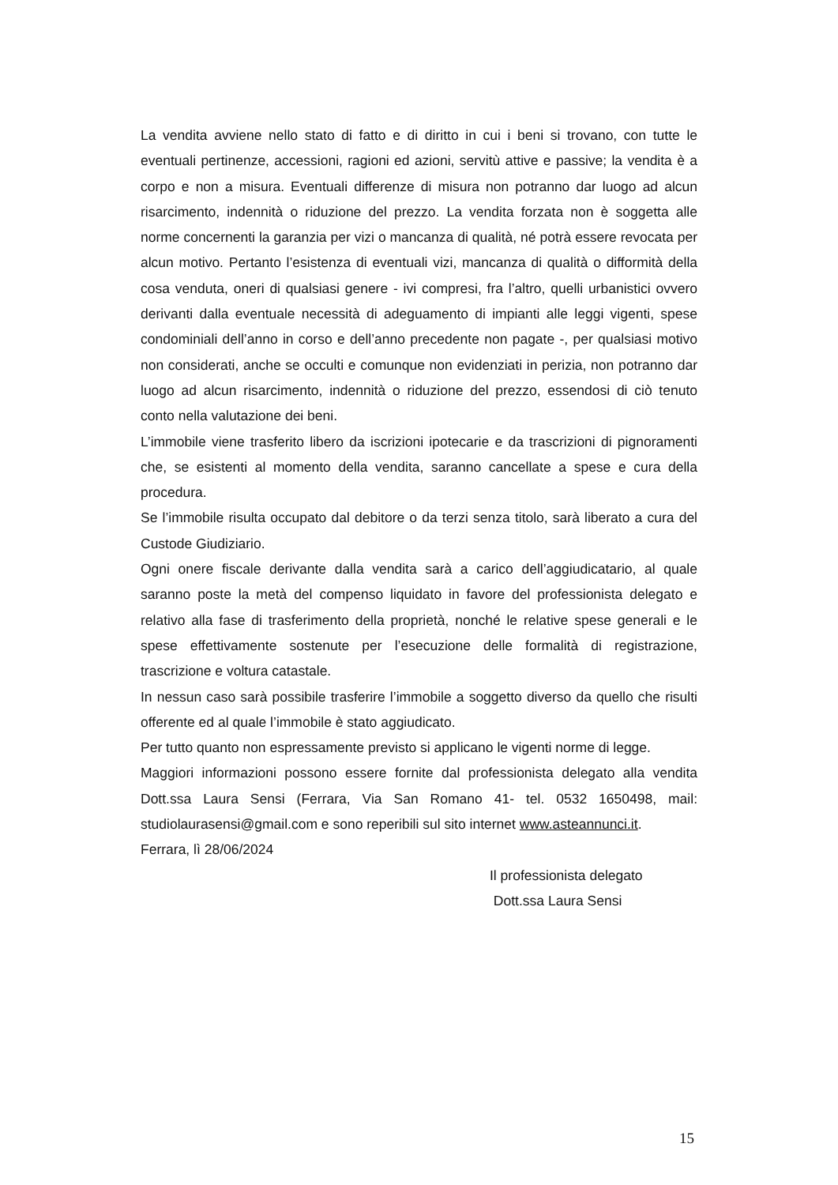La vendita avviene nello stato di fatto e di diritto in cui i beni si trovano, con tutte le eventuali pertinenze, accessioni, ragioni ed azioni, servitù attive e passive; la vendita è a corpo e non a misura. Eventuali differenze di misura non potranno dar luogo ad alcun risarcimento, indennità o riduzione del prezzo. La vendita forzata non è soggetta alle norme concernenti la garanzia per vizi o mancanza di qualità, né potrà essere revocata per alcun motivo. Pertanto l’esistenza di eventuali vizi, mancanza di qualità o difformità della cosa venduta, oneri di qualsiasi genere - ivi compresi, fra l’altro, quelli urbanistici ovvero derivanti dalla eventuale necessità di adeguamento di impianti alle leggi vigenti, spese condominiali dell’anno in corso e dell’anno precedente non pagate -, per qualsiasi motivo non considerati, anche se occulti e comunque non evidenziati in perizia, non potranno dar luogo ad alcun risarcimento, indennità o riduzione del prezzo, essendosi di ciò tenuto conto nella valutazione dei beni.
L’immobile viene trasferito libero da iscrizioni ipotecarie e da trascrizioni di pignoramenti che, se esistenti al momento della vendita, saranno cancellate a spese e cura della procedura.
Se l’immobile risulta occupato dal debitore o da terzi senza titolo, sarà liberato a cura del Custode Giudiziario.
Ogni onere fiscale derivante dalla vendita sarà a carico dell’aggiudicatario, al quale saranno poste la metà del compenso liquidato in favore del professionista delegato e relativo alla fase di trasferimento della proprietà, nonché le relative spese generali e le spese effettivamente sostenute per l’esecuzione delle formalità di registrazione, trascrizione e voltura catastale.
In nessun caso sarà possibile trasferire l’immobile a soggetto diverso da quello che risulti offerente ed al quale l’immobile è stato aggiudicato.
Per tutto quanto non espressamente previsto si applicano le vigenti norme di legge.
Maggiori informazioni possono essere fornite dal professionista delegato alla vendita Dott.ssa Laura Sensi (Ferrara, Via San Romano 41- tel. 0532 1650498, mail: studiolaurasensi@gmail.com e sono reperibili sul sito internet www.asteannunci.it.
Ferrara, lì 28/06/2024
Il professionista delegato
Dott.ssa Laura Sensi
15